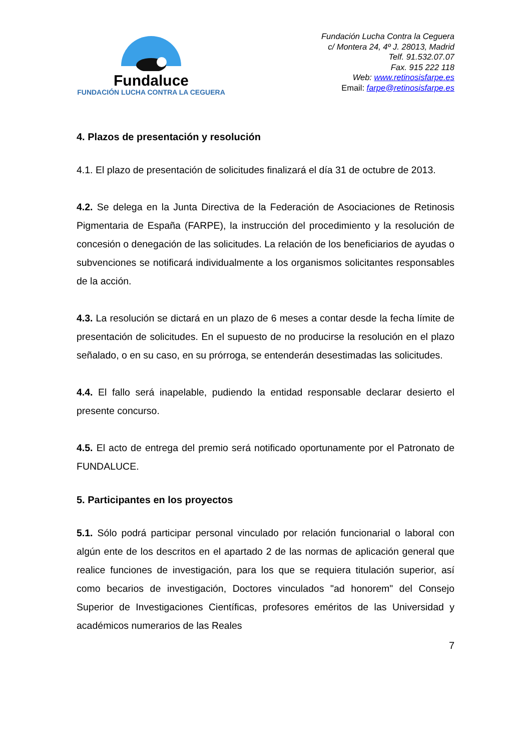Fundaluce
FUNDACIÓN LUCHA CONTRA LA CEGUERA
Fundación Lucha Contra la Ceguera
c/ Montera 24, 4º J. 28013, Madrid
Telf. 91.532.07.07
Fax. 915 222 118
Web: www.retinosisfarpe.es
Email: farpe@retinosisfarpe.es
4. Plazos de presentación y resolución
4.1. El plazo de presentación de solicitudes finalizará el día 31 de octubre de 2013.
4.2. Se delega en la Junta Directiva de la Federación de Asociaciones de Retinosis Pigmentaria de España (FARPE), la instrucción del procedimiento y la resolución de concesión o denegación de las solicitudes. La relación de los beneficiarios de ayudas o subvenciones se notificará individualmente a los organismos solicitantes responsables de la acción.
4.3. La resolución se dictará en un plazo de 6 meses a contar desde la fecha límite de presentación de solicitudes. En el supuesto de no producirse la resolución en el plazo señalado, o en su caso, en su prórroga, se entenderán desestimadas las solicitudes.
4.4. El fallo será inapelable, pudiendo la entidad responsable declarar desierto el presente concurso.
4.5. El acto de entrega del premio será notificado oportunamente por el Patronato de FUNDALUCE.
5. Participantes en los proyectos
5.1. Sólo podrá participar personal vinculado por relación funcionarial o laboral con algún ente de los descritos en el apartado 2 de las normas de aplicación general que realice funciones de investigación, para los que se requiera titulación superior, así como becarios de investigación, Doctores vinculados "ad honorem" del Consejo Superior de Investigaciones Científicas, profesores eméritos de las Universidad y académicos numerarios de las Reales
7